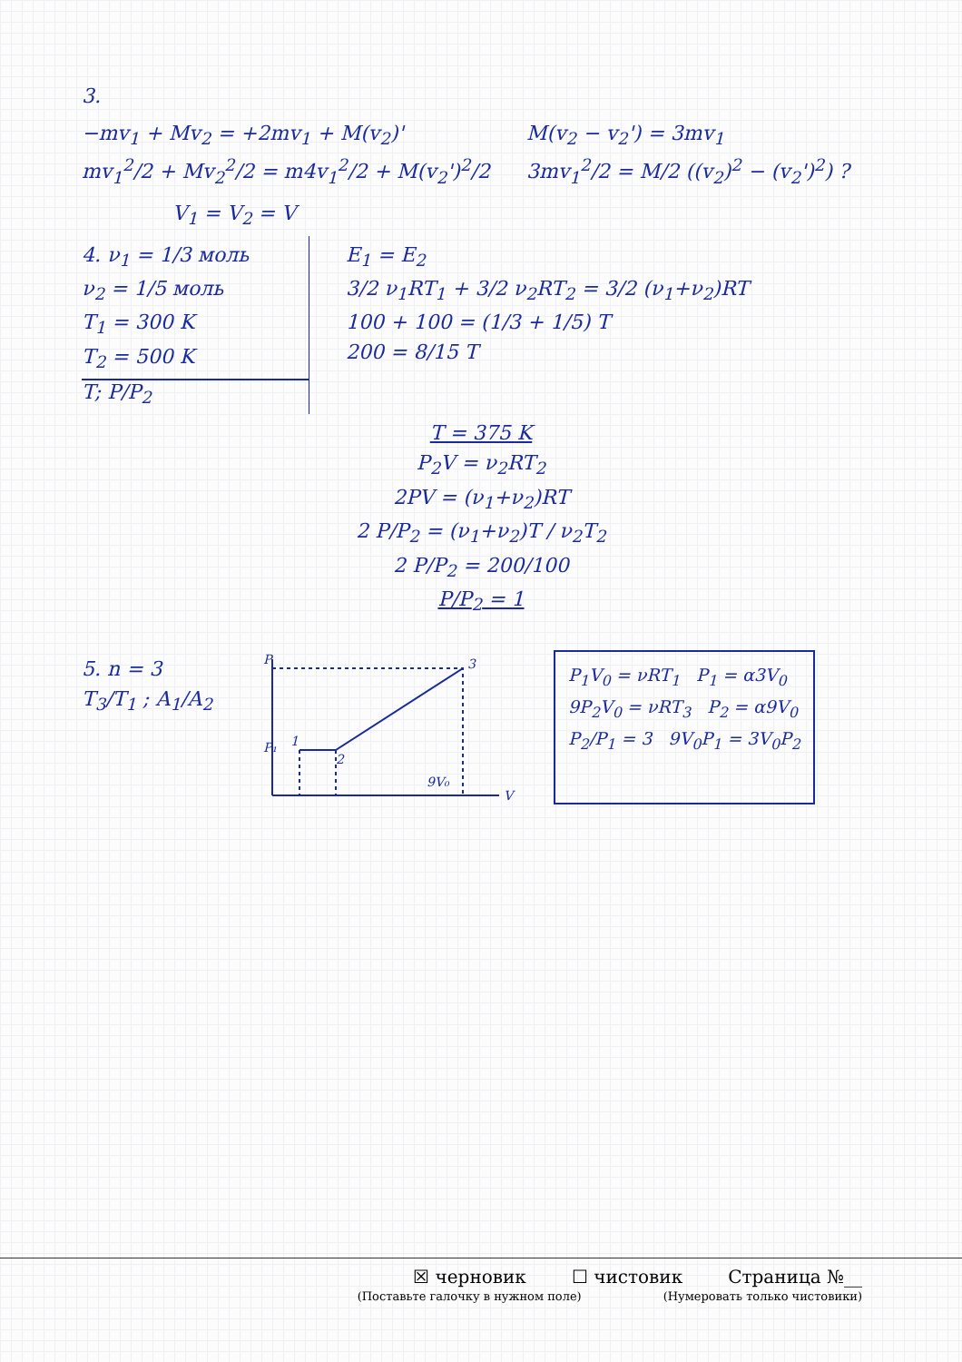3.
−mv<sub>1</sub> + Mv<sub>2</sub> = +2mv<sub>1</sub> + M(v<sub>2</sub>)'
mv<sub>1</sub><sup>2</sup>/2 + Mv<sub>2</sub><sup>2</sup>/2 = m4v<sub>1</sub><sup>2</sup>/2 + M(v<sub>2</sub>')<sup>2</sup>/2
M(v<sub>2</sub> − v<sub>2</sub>') = 3mv<sub>1</sub>
3mv<sub>1</sub><sup>2</sup>/2 = M/2 ((v<sub>2</sub>)<sup>2</sup> − (v<sub>2</sub>')<sup>2</sup>) ?
V<sub>1</sub> = V<sub>2</sub> = V
4. ν<sub>1</sub> = 1/3 моль
ν<sub>2</sub> = 1/5 моль
T<sub>1</sub> = 300 K
T<sub>2</sub> = 500 K
T; P/P<sub>2</sub>
E<sub>1</sub> = E<sub>2</sub>
3/2 ν<sub>1</sub>RT<sub>1</sub> + 3/2 ν<sub>2</sub>RT<sub>2</sub> = 3/2 (ν<sub>1</sub>+ν<sub>2</sub>)RT
100 + 100 = (1/3 + 1/5) T
200 = 8/15 T
T = 375 K
P<sub>2</sub>V = ν<sub>2</sub>RT<sub>2</sub>
2PV = (ν<sub>1</sub>+ν<sub>2</sub>)RT
2 P/P<sub>2</sub> = (ν<sub>1</sub>+ν<sub>2</sub>)T / ν<sub>2</sub>T<sub>2</sub>
2 P/P<sub>2</sub> = 200/100
P/P<sub>2</sub> = 1
5. n = 3
T<sub>3</sub>/T<sub>1</sub> ; A<sub>1</sub>/A<sub>2</sub>
P
P₁
V
3
1
2
9V₀
P<sub>1</sub>V<sub>0</sub> = νRT<sub>1</sub> P<sub>1</sub> = α3V<sub>0</sub>
9P<sub>2</sub>V<sub>0</sub> = νRT<sub>3</sub> P<sub>2</sub> = α9V<sub>0</sub>
P<sub>2</sub>/P<sub>1</sub> = 3 9V<sub>0</sub>P<sub>1</sub> = 3V<sub>0</sub>P<sub>2</sub>
☒ черновик ☐ чистовик Страница №__
(Поставьте галочку в нужном поле) (Нумеровать только чистовики)